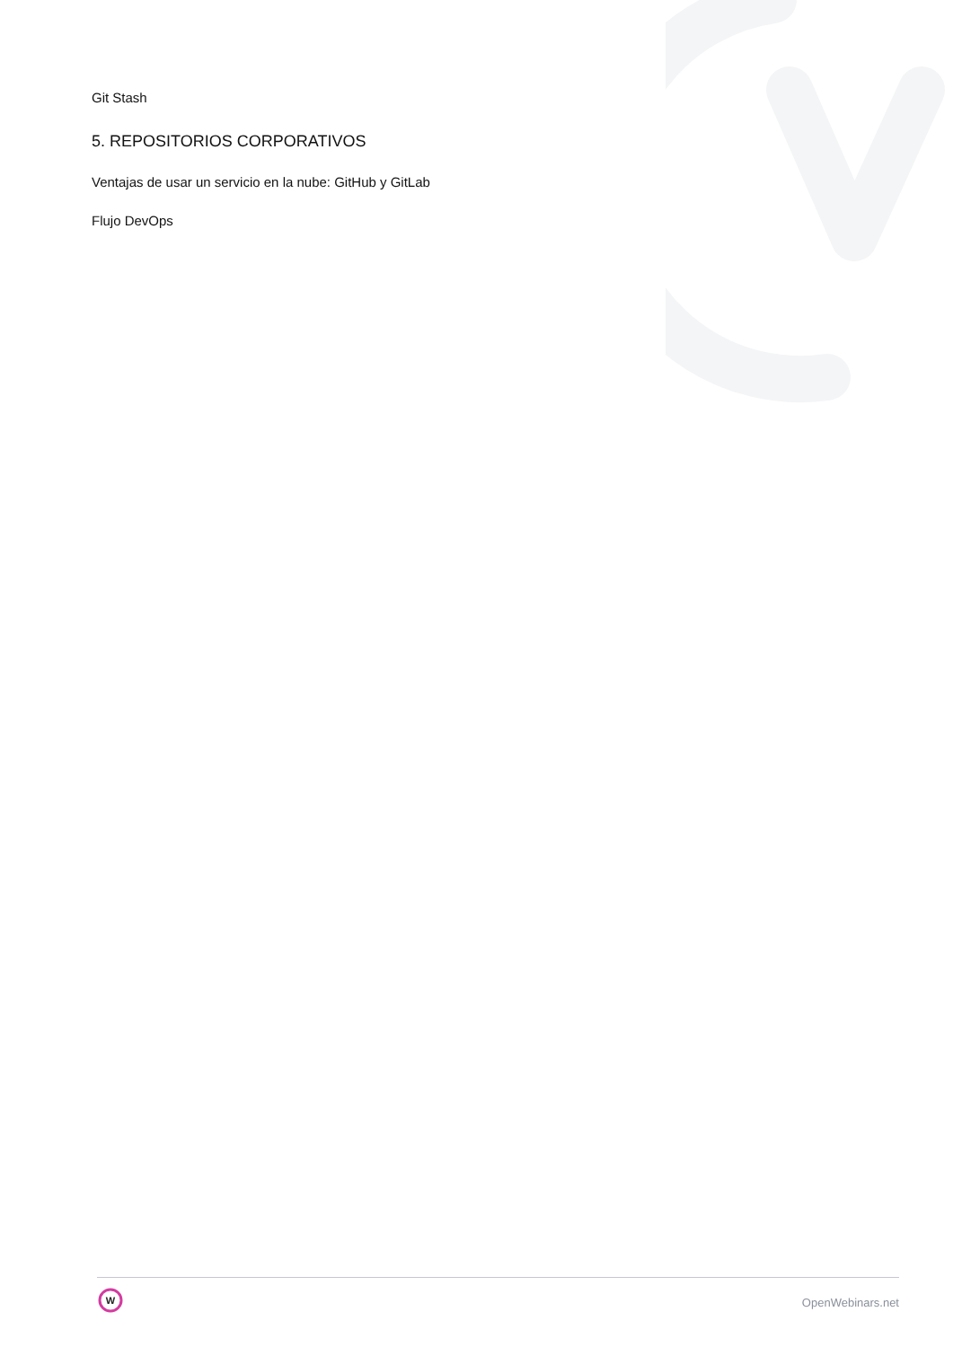Git Stash
5. REPOSITORIOS CORPORATIVOS
Ventajas de usar un servicio en la nube: GitHub y GitLab
Flujo DevOps
W
OpenWebinars.net